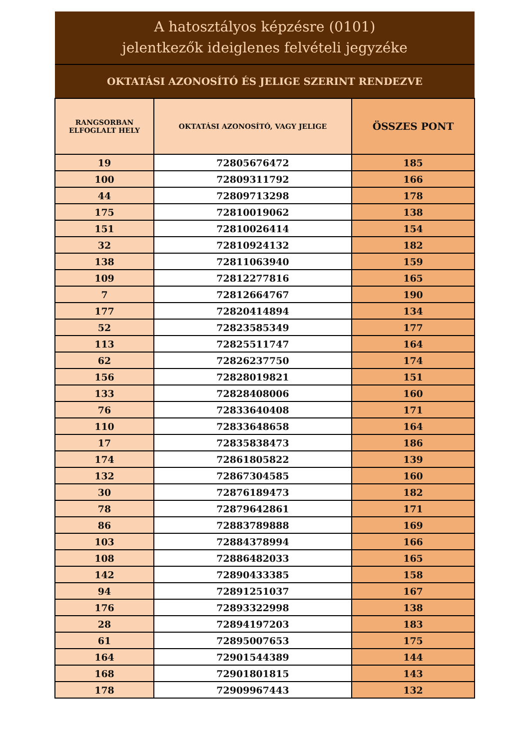A hatosztályos képzésre (0101)
jelentkezők ideiglenes felvételi jegyzéke
OKTATÁSI AZONOSÍTÓ ÉS JELIGE SZERINT RENDEZVE
| RANGSORBAN ELFOGLALT HELY | OKTATÁSI AZONOSÍTÓ, VAGY JELIGE | ÖSSZES PONT |
| --- | --- | --- |
| 19 | 72805676472 | 185 |
| 100 | 72809311792 | 166 |
| 44 | 72809713298 | 178 |
| 175 | 72810019062 | 138 |
| 151 | 72810026414 | 154 |
| 32 | 72810924132 | 182 |
| 138 | 72811063940 | 159 |
| 109 | 72812277816 | 165 |
| 7 | 72812664767 | 190 |
| 177 | 72820414894 | 134 |
| 52 | 72823585349 | 177 |
| 113 | 72825511747 | 164 |
| 62 | 72826237750 | 174 |
| 156 | 72828019821 | 151 |
| 133 | 72828408006 | 160 |
| 76 | 72833640408 | 171 |
| 110 | 72833648658 | 164 |
| 17 | 72835838473 | 186 |
| 174 | 72861805822 | 139 |
| 132 | 72867304585 | 160 |
| 30 | 72876189473 | 182 |
| 78 | 72879642861 | 171 |
| 86 | 72883789888 | 169 |
| 103 | 72884378994 | 166 |
| 108 | 72886482033 | 165 |
| 142 | 72890433385 | 158 |
| 94 | 72891251037 | 167 |
| 176 | 72893322998 | 138 |
| 28 | 72894197203 | 183 |
| 61 | 72895007653 | 175 |
| 164 | 72901544389 | 144 |
| 168 | 72901801815 | 143 |
| 178 | 72909967443 | 132 |